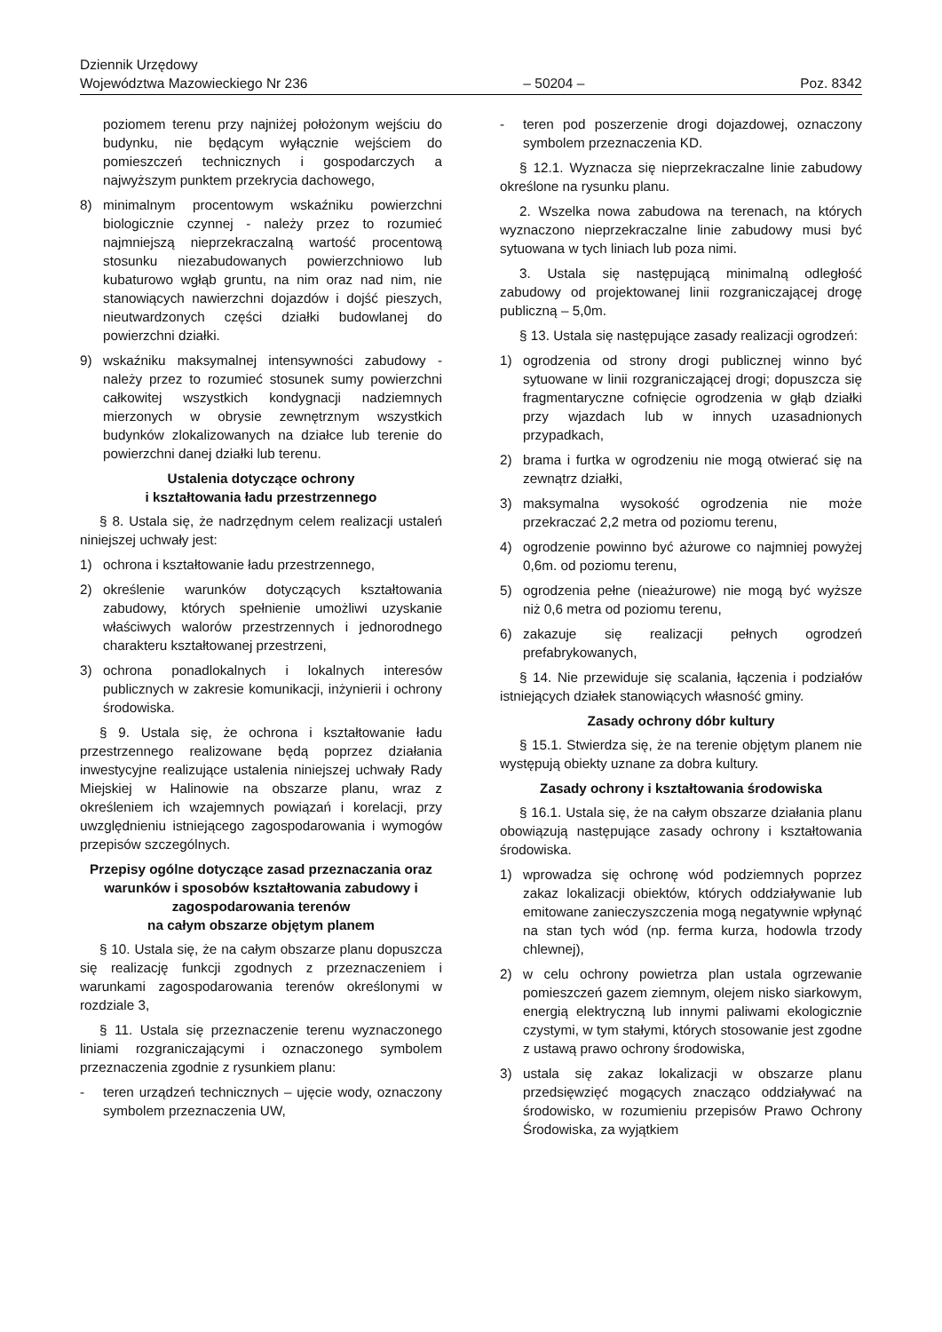Dziennik Urzędowy
Województwa Mazowieckiego Nr 236
– 50204 –
Poz. 8342
poziomem terenu przy najniżej położonym wejściu do budynku, nie będącym wyłącznie wejściem do pomieszczeń technicznych i gospodarczych a najwyższym punktem przekrycia dachowego,
8) minimalnym procentowym wskaźniku powierzchni biologicznie czynnej - należy przez to rozumieć najmniejszą nieprzekraczalną wartość procentową stosunku niezabudowanych powierzchniowo lub kubaturowo wgłąb gruntu, na nim oraz nad nim, nie stanowiących nawierzchni dojazdów i dojść pieszych, nieutwardzonych części działki budowlanej do powierzchni działki.
9) wskaźniku maksymalnej intensywności zabudowy - należy przez to rozumieć stosunek sumy powierzchni całkowitej wszystkich kondygnacji nadziemnych mierzonych w obrysie zewnętrznym wszystkich budynków zlokalizowanych na działce lub terenie do powierzchni danej działki lub terenu.
Ustalenia dotyczące ochrony
i kształtowania ładu przestrzennego
§ 8. Ustala się, że nadrzędnym celem realizacji ustaleń niniejszej uchwały jest:
1) ochrona i kształtowanie ładu przestrzennego,
2) określenie warunków dotyczących kształtowania zabudowy, których spełnienie umożliwi uzyskanie właściwych walorów przestrzennych i jednorodnego charakteru kształtowanej przestrzeni,
3) ochrona ponadlokalnych i lokalnych interesów publicznych w zakresie komunikacji, inżynierii i ochrony środowiska.
§ 9. Ustala się, że ochrona i kształtowanie ładu przestrzennego realizowane będą poprzez działania inwestycyjne realizujące ustalenia niniejszej uchwały Rady Miejskiej w Halinowie na obszarze planu, wraz z określeniem ich wzajemnych powiązań i korelacji, przy uwzględnieniu istniejącego zagospodarowania i wymogów przepisów szczególnych.
Przepisy ogólne dotyczące zasad przeznaczania oraz warunków i sposobów kształtowania zabudowy i zagospodarowania terenów
na całym obszarze objętym planem
§ 10. Ustala się, że na całym obszarze planu dopuszcza się realizację funkcji zgodnych z przeznaczeniem i warunkami zagospodarowania terenów określonymi w rozdziale 3,
§ 11. Ustala się przeznaczenie terenu wyznaczonego liniami rozgraniczającymi i oznaczonego symbolem przeznaczenia zgodnie z rysunkiem planu:
- teren urządzeń technicznych – ujęcie wody, oznaczony symbolem przeznaczenia UW,
- teren pod poszerzenie drogi dojazdowej, oznaczony symbolem przeznaczenia KD.
§ 12.1. Wyznacza się nieprzekraczalne linie zabudowy określone na rysunku planu.
2. Wszelka nowa zabudowa na terenach, na których wyznaczono nieprzekraczalne linie zabudowy musi być sytuowana w tych liniach lub poza nimi.
3. Ustala się następującą minimalną odległość zabudowy od projektowanej linii rozgraniczającej drogę publiczną – 5,0m.
§ 13. Ustala się następujące zasady realizacji ogrodzeń:
1) ogrodzenia od strony drogi publicznej winno być sytuowane w linii rozgraniczającej drogi; dopuszcza się fragmentaryczne cofnięcie ogrodzenia w głąb działki przy wjazdach lub w innych uzasadnionych przypadkach,
2) brama i furtka w ogrodzeniu nie mogą otwierać się na zewnątrz działki,
3) maksymalna wysokość ogrodzenia nie może przekraczać 2,2 metra od poziomu terenu,
4) ogrodzenie powinno być ażurowe co najmniej powyżej 0,6m. od poziomu terenu,
5) ogrodzenia pełne (nieażurowe) nie mogą być wyższe niż 0,6 metra od poziomu terenu,
6) zakazuje się realizacji pełnych ogrodzeń prefabrykowanych,
§ 14. Nie przewiduje się scalania, łączenia i podziałów istniejących działek stanowiących własność gminy.
Zasady ochrony dóbr kultury
§ 15.1. Stwierdza się, że na terenie objętym planem nie występują obiekty uznane za dobra kultury.
Zasady ochrony i kształtowania środowiska
§ 16.1. Ustala się, że na całym obszarze działania planu obowiązują następujące zasady ochrony i kształtowania środowiska.
1) wprowadza się ochronę wód podziemnych poprzez zakaz lokalizacji obiektów, których oddziaływanie lub emitowane zanieczyszczenia mogą negatywnie wpłynąć na stan tych wód (np. ferma kurza, hodowla trzody chlewnej),
2) w celu ochrony powietrza plan ustala ogrzewanie pomieszczeń gazem ziemnym, olejem nisko siarkowym, energią elektryczną lub innymi paliwami ekologicznie czystymi, w tym stałymi, których stosowanie jest zgodne z ustawą prawo ochrony środowiska,
3) ustala się zakaz lokalizacji w obszarze planu przedsięwzięć mogących znacząco oddziaływać na środowisko, w rozumieniu przepisów Prawo Ochrony Środowiska, za wyjątkiem